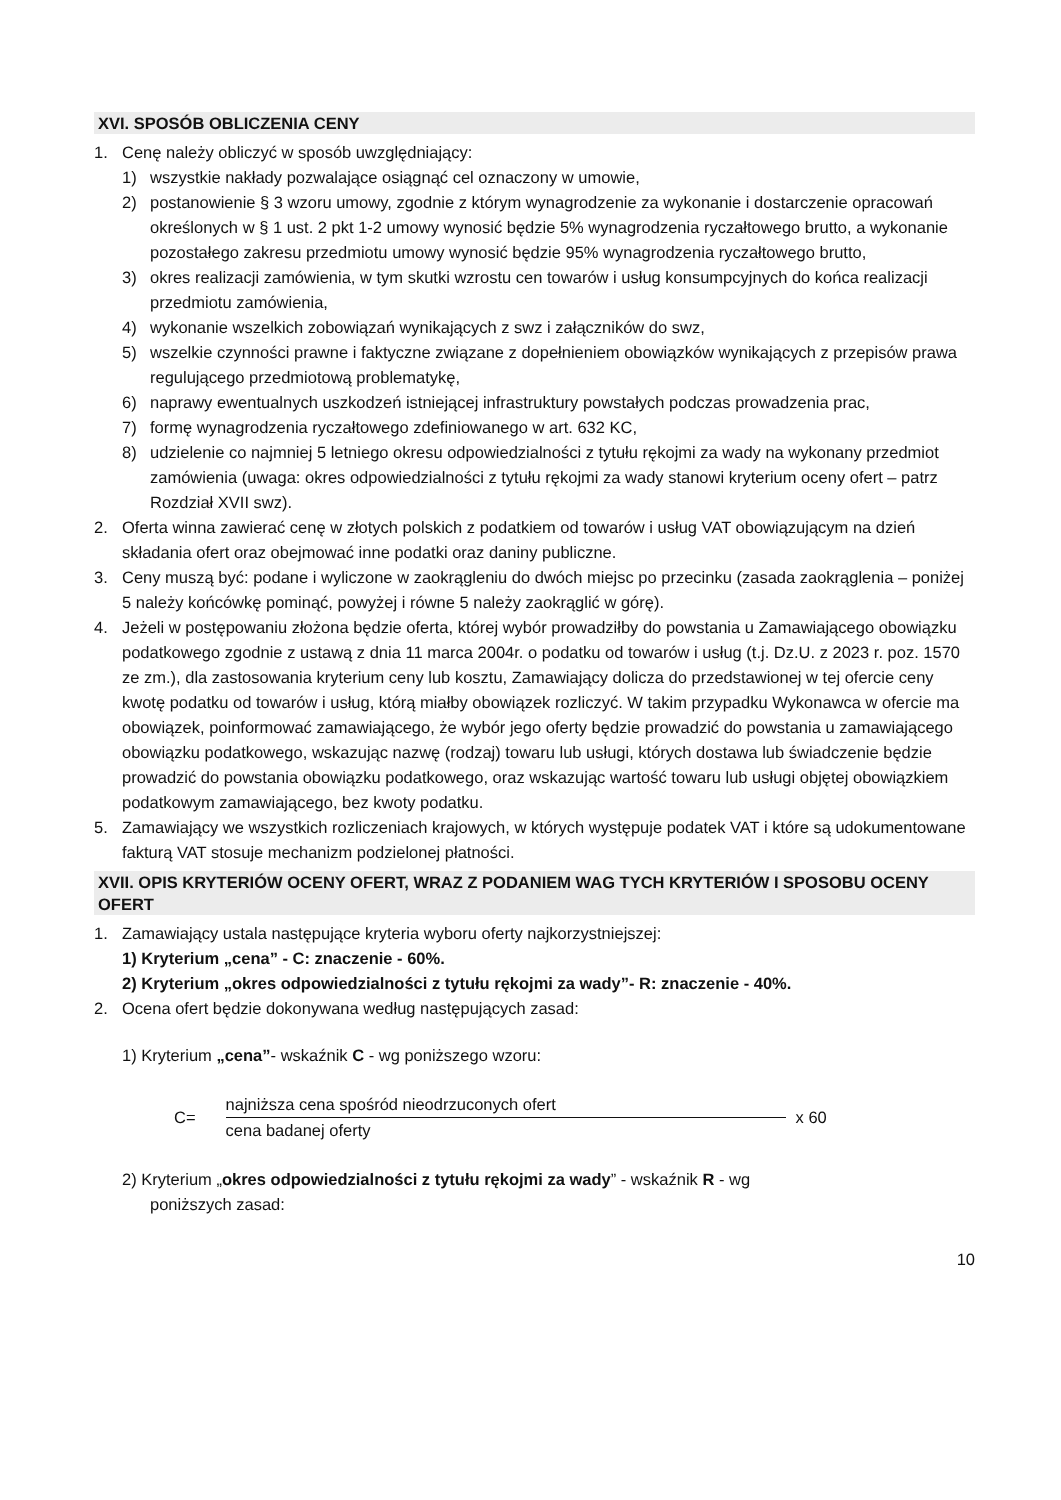XVI. SPOSÓB OBLICZENIA CENY
1. Cenę należy obliczyć w sposób uwzględniający:
1) wszystkie nakłady pozwalające osiągnąć cel oznaczony w umowie,
2) postanowienie § 3 wzoru umowy, zgodnie z którym wynagrodzenie za wykonanie i dostarczenie opracowań określonych w § 1 ust. 2 pkt 1-2 umowy wynosić będzie 5% wynagrodzenia ryczałtowego brutto, a wykonanie pozostałego zakresu przedmiotu umowy wynosić będzie 95% wynagrodzenia ryczałtowego brutto,
3) okres realizacji zamówienia, w tym skutki wzrostu cen towarów i usług konsumpcyjnych do końca realizacji przedmiotu zamówienia,
4) wykonanie wszelkich zobowiązań wynikających z swz i załączników do swz,
5) wszelkie czynności prawne i faktyczne związane z dopełnieniem obowiązków wynikających z przepisów prawa regulującego przedmiotową problematykę,
6) naprawy ewentualnych uszkodzeń istniejącej infrastruktury powstałych podczas prowadzenia prac,
7) formę wynagrodzenia ryczałtowego zdefiniowanego w art. 632 KC,
8) udzielenie co najmniej 5 letniego okresu odpowiedzialności z tytułu rękojmi za wady na wykonany przedmiot zamówienia (uwaga: okres odpowiedzialności z tytułu rękojmi za wady stanowi kryterium oceny ofert – patrz Rozdział XVII swz).
2. Oferta winna zawierać cenę w złotych polskich z podatkiem od towarów i usług VAT obowiązującym na dzień składania ofert oraz obejmować inne podatki oraz daniny publiczne.
3. Ceny muszą być: podane i wyliczone w zaokrągleniu do dwóch miejsc po przecinku (zasada zaokrąglenia – poniżej 5 należy końcówkę pominąć, powyżej i równe 5 należy zaokrąglić w górę).
4. Jeżeli w postępowaniu złożona będzie oferta, której wybór prowadziłby do powstania u Zamawiającego obowiązku podatkowego zgodnie z ustawą z dnia 11 marca 2004r. o podatku od towarów i usług (t.j. Dz.U. z 2023 r. poz. 1570 ze zm.), dla zastosowania kryterium ceny lub kosztu, Zamawiający dolicza do przedstawionej w tej ofercie ceny kwotę podatku od towarów i usług, którą miałby obowiązek rozliczyć. W takim przypadku Wykonawca w ofercie ma obowiązek, poinformować zamawiającego, że wybór jego oferty będzie prowadzić do powstania u zamawiającego obowiązku podatkowego, wskazując nazwę (rodzaj) towaru lub usługi, których dostawa lub świadczenie będzie prowadzić do powstania obowiązku podatkowego, oraz wskazując wartość towaru lub usługi objętej obowiązkiem podatkowym zamawiającego, bez kwoty podatku.
5. Zamawiający we wszystkich rozliczeniach krajowych, w których występuje podatek VAT i które są udokumentowane fakturą VAT stosuje mechanizm podzielonej płatności.
XVII. OPIS KRYTERIÓW OCENY OFERT, WRAZ Z PODANIEM WAG TYCH KRYTERIÓW I SPOSOBU OCENY OFERT
1. Zamawiający ustala następujące kryteria wyboru oferty najkorzystniejszej:
1) Kryterium „cena” - C: znaczenie - 60%.
2) Kryterium „okres odpowiedzialności z tytułu rękojmi za wady”- R: znaczenie - 40%.
2. Ocena ofert będzie dokonywana według następujących zasad:
1) Kryterium „cena”- wskaźnik C - wg poniższego wzoru:
C=
najniższa cena spośród nieodrzuconych ofert
cena badanej oferty
x 60
2) Kryterium „okres odpowiedzialności z tytułu rękojmi za wady” - wskaźnik R - wg
poniższych zasad:
10